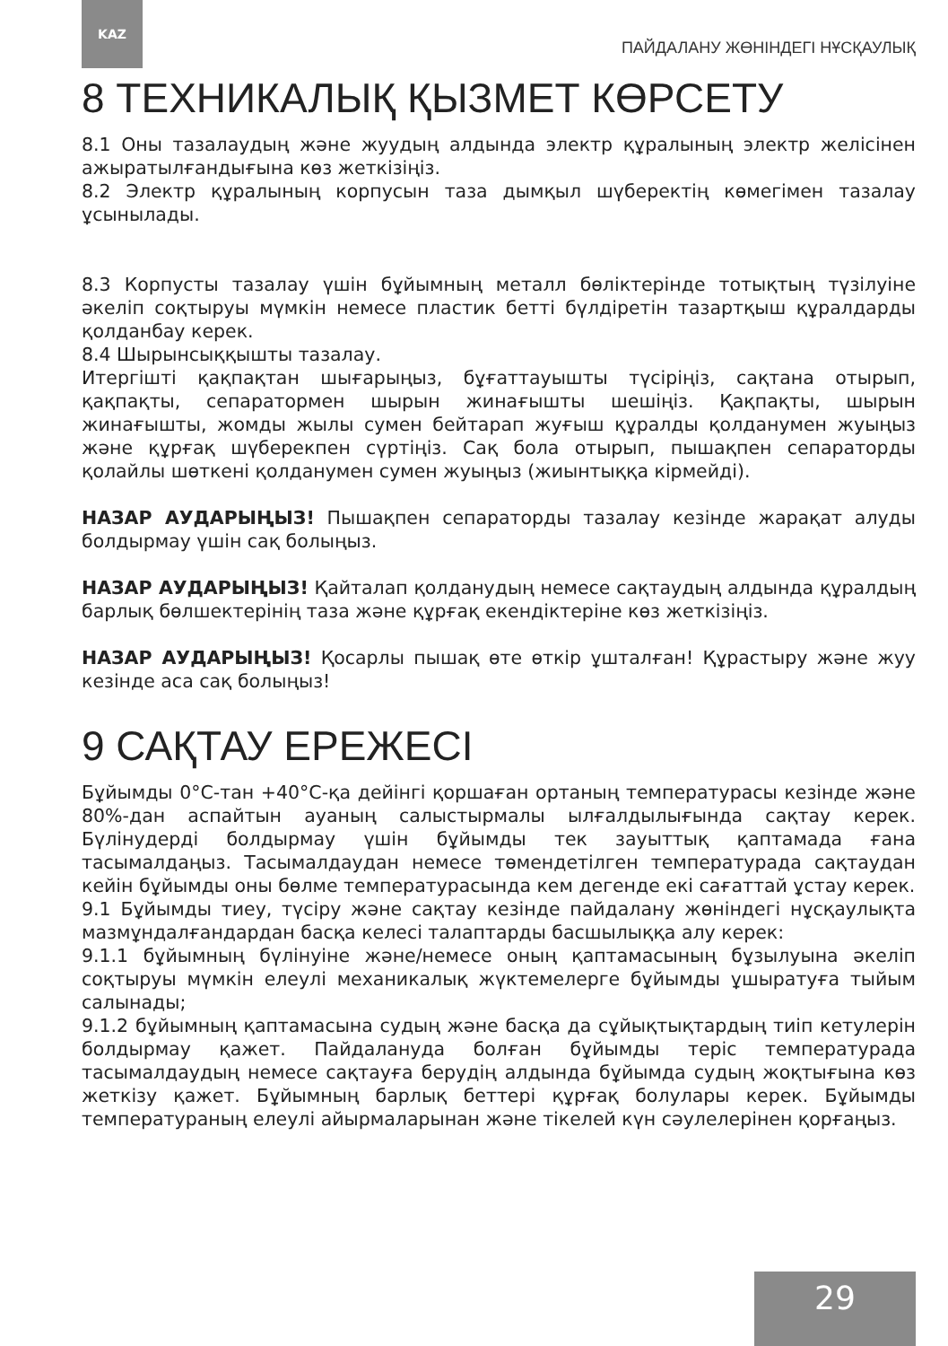KAZ
ПАЙДАЛАНУ ЖӨНІНДЕГІ НҰСҚАУЛЫҚ
8 ТЕХНИКАЛЫҚ ҚЫЗМЕТ КӨРСЕТУ
8.1 Оны тазалаудың және жуудың алдында электр құралының электр желісінен ажыратылғандығына көз жеткізіңіз.
8.2 Электр құралының корпусын таза дымқыл шүберектің көмегімен тазалау ұсынылады.
8.3 Корпусты тазалау үшін бұйымның металл бөліктерінде тотықтың түзілуіне әкеліп соқтыруы мүмкін немесе пластик бетті бүлдіретін тазартқыш құралдарды қолданбау керек.
8.4 Шырынсыққышты тазалау.
Итергішті қақпақтан шығарыңыз, бұғаттауышты түсіріңіз, сақтана отырып, қақпақты, сепаратормен шырын жинағышты шешіңіз. Қақпақты, шырын жинағышты, жомды жылы сумен бейтарап жуғыш құралды қолданумен жуыңыз және құрғақ шүберекпен сүртіңіз. Сақ бола отырып, пышақпен сепараторды қолайлы шөткені қолданумен сумен жуыңыз (жиынтыққа кірмейді).
НАЗАР АУДАРЫҢЫЗ! Пышақпен сепараторды тазалау кезінде жарақат алуды болдырмау үшін сақ болыңыз.
НАЗАР АУДАРЫҢЫЗ! Қайталап қолданудың немесе сақтаудың алдында құралдың барлық бөлшектерінің таза және құрғақ екендіктеріне көз жеткізіңіз.
НАЗАР АУДАРЫҢЫЗ! Қосарлы пышақ өте өткір ұшталған! Құрастыру және жуу кезінде аса сақ болыңыз!
9 САҚТАУ ЕРЕЖЕСІ
Бұйымды 0°C-тан +40°C-қа дейінгі қоршаған ортаның температурасы кезінде және 80%-дан аспайтын ауаның салыстырмалы ылғалдылығында сақтау керек. Бүлінудерді болдырмау үшін бұйымды тек зауыттық қаптамада ғана тасымалдаңыз. Тасымалдаудан немесе төмендетілген температурада сақтаудан кейін бұйымды оны бөлме температурасында кем дегенде екі сағаттай ұстау керек.
9.1 Бұйымды тиеу, түсіру және сақтау кезінде пайдалану жөніндегі нұсқаулықта мазмұндалғандардан басқа келесі талаптарды басшылыққа алу керек:
9.1.1 бұйымның бүлінуіне және/немесе оның қаптамасының бұзылуына әкеліп соқтыруы мүмкін елеулі механикалық жүктемелерге бұйымды ұшыратуға тыйым салынады;
9.1.2 бұйымның қаптамасына судың және басқа да сұйықтықтардың тиіп кетулерін болдырмау қажет. Пайдалануда болған бұйымды теріс температурада тасымалдаудың немесе сақтауға берудің алдында бұйымда судың жоқтығына көз жеткізу қажет. Бұйымның барлық беттері құрғақ болулары керек. Бұйымды температураның елеулі айырмаларынан және тікелей күн сәулелерінен қорғаңыз.
29